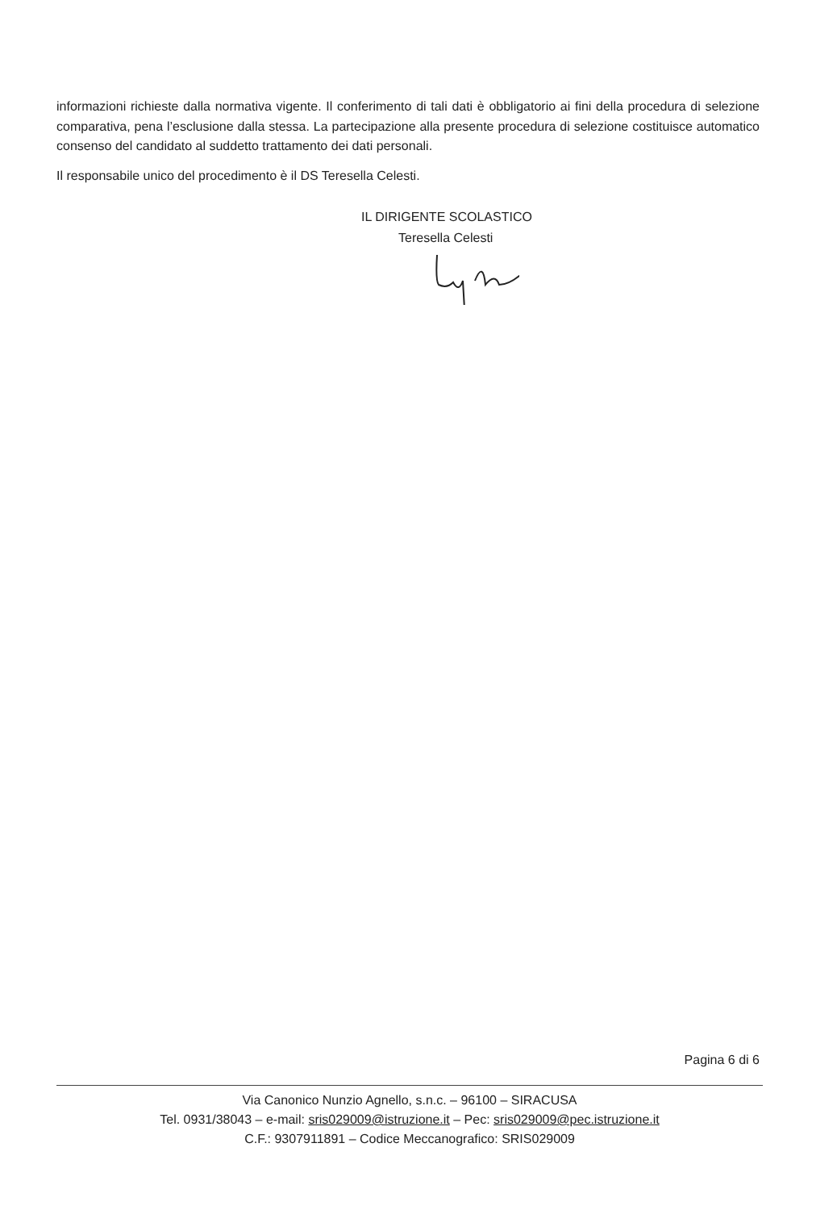informazioni richieste dalla normativa vigente. Il conferimento di tali dati è obbligatorio ai fini della procedura di selezione comparativa, pena l’esclusione dalla stessa. La partecipazione alla presente procedura di selezione costituisce automatico consenso del candidato al suddetto trattamento dei dati personali.
Il responsabile unico del procedimento è il DS Teresella Celesti.
IL DIRIGENTE SCOLASTICO
Teresella Celesti
Pagina 6 di 6
Via Canonico Nunzio Agnello, s.n.c. – 96100 – SIRACUSA
Tel. 0931/38043 – e-mail: sris029009@istruzione.it – Pec: sris029009@pec.istruzione.it
C.F.: 9307911891 – Codice Meccanografico: SRIS029009